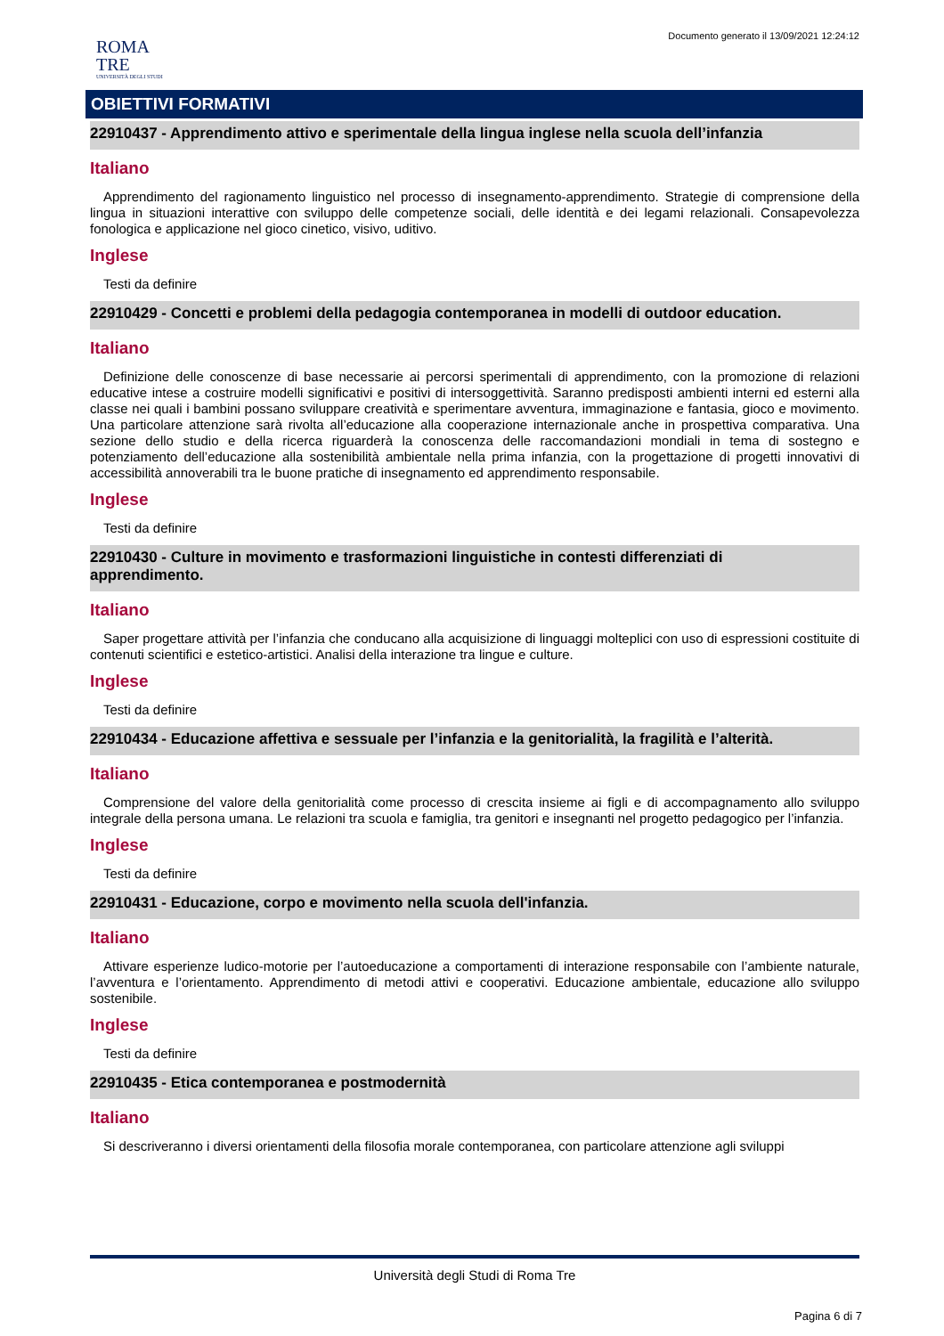Documento generato il 13/09/2021 12:24:12
ROMA
TRE
UNIVERSITÀ DEGLI STUDI
OBIETTIVI FORMATIVI
22910437 - Apprendimento attivo e sperimentale della lingua inglese nella scuola dell’infanzia
Italiano
Apprendimento del ragionamento linguistico nel processo di insegnamento-apprendimento. Strategie di comprensione della lingua in situazioni interattive con sviluppo delle competenze sociali, delle identità e dei legami relazionali. Consapevolezza fonologica e applicazione nel gioco cinetico, visivo, uditivo.
Inglese
Testi da definire
22910429 - Concetti e problemi della pedagogia contemporanea in modelli di outdoor education.
Italiano
Definizione delle conoscenze di base necessarie ai percorsi sperimentali di apprendimento, con la promozione di relazioni educative intese a costruire modelli significativi e positivi di intersoggettività. Saranno predisposti ambienti interni ed esterni alla classe nei quali i bambini possano sviluppare creatività e sperimentare avventura, immaginazione e fantasia, gioco e movimento. Una particolare attenzione sarà rivolta all’educazione alla cooperazione internazionale anche in prospettiva comparativa. Una sezione dello studio e della ricerca riguarderà la conoscenza delle raccomandazioni mondiali in tema di sostegno e potenziamento dell’educazione alla sostenibilità ambientale nella prima infanzia, con la progettazione di progetti innovativi di accessibilità annoverabili tra le buone pratiche di insegnamento ed apprendimento responsabile.
Inglese
Testi da definire
22910430 - Culture in movimento e trasformazioni linguistiche in contesti differenziati di
apprendimento.
Italiano
Saper progettare attività per l’infanzia che conducano alla acquisizione di linguaggi molteplici con uso di espressioni costituite di contenuti scientifici e estetico-artistici. Analisi della interazione tra lingue e culture.
Inglese
Testi da definire
22910434 - Educazione affettiva e sessuale per l’infanzia e la genitorialità, la fragilità e l’alterità.
Italiano
Comprensione del valore della genitorialità come processo di crescita insieme ai figli e di accompagnamento allo sviluppo integrale della persona umana. Le relazioni tra scuola e famiglia, tra genitori e insegnanti nel progetto pedagogico per l’infanzia.
Inglese
Testi da definire
22910431 - Educazione, corpo e movimento nella scuola dell'infanzia.
Italiano
Attivare esperienze ludico-motorie per l’autoeducazione a comportamenti di interazione responsabile con l’ambiente naturale, l’avventura e l’orientamento. Apprendimento di metodi attivi e cooperativi. Educazione ambientale, educazione allo sviluppo sostenibile.
Inglese
Testi da definire
22910435 - Etica contemporanea e postmodernità
Italiano
Si descriveranno i diversi orientamenti della filosofia morale contemporanea, con particolare attenzione agli sviluppi
Università degli Studi di Roma Tre
Pagina 6 di 7